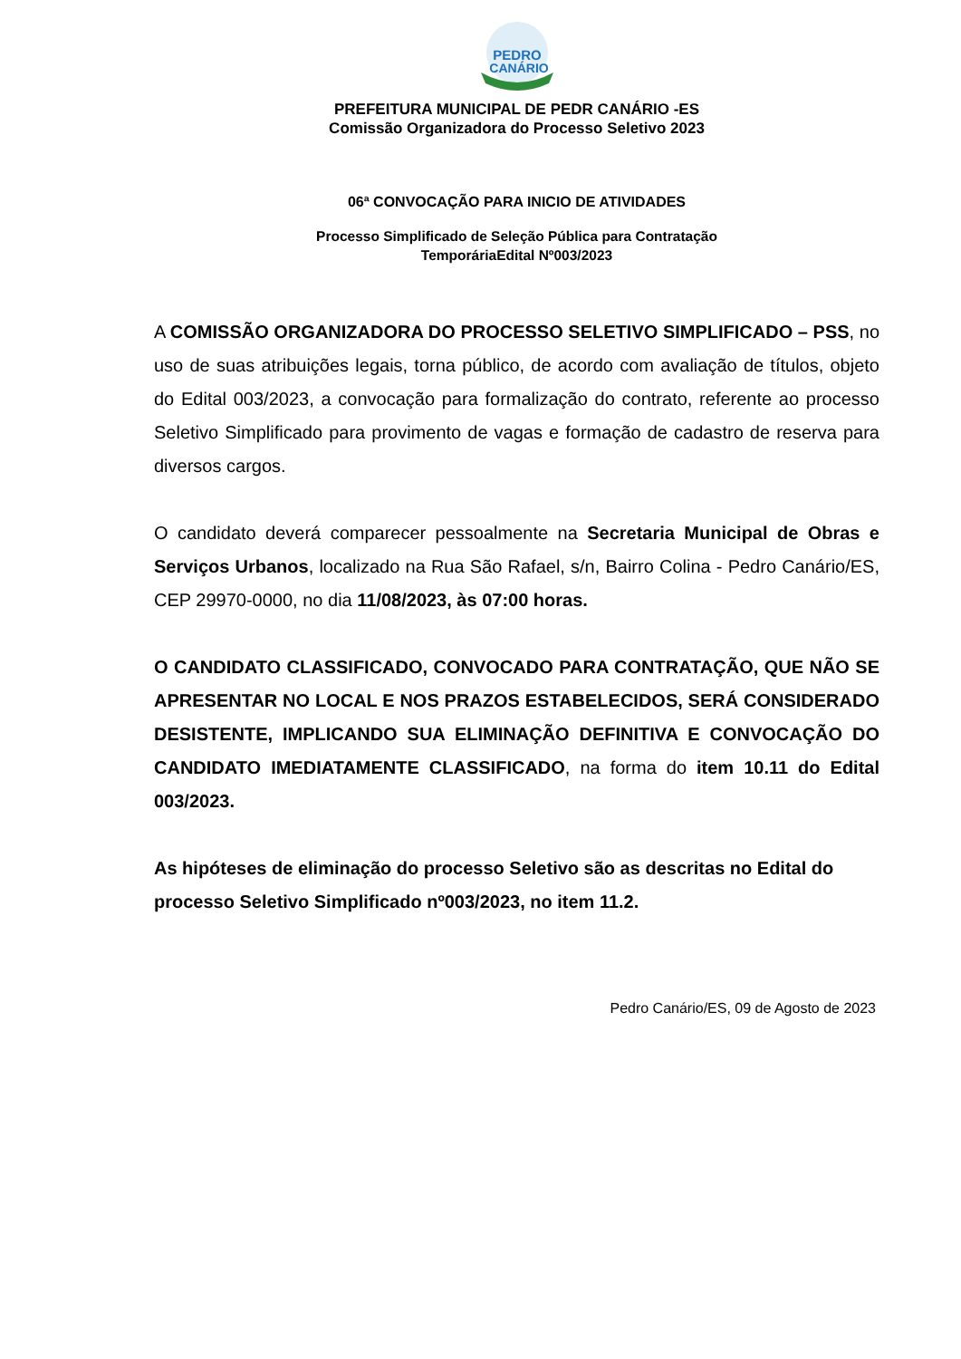PEDRO
CANÁRIO
PREFEITURA MUNICIPAL DE PEDR CANÁRIO -ES
Comissão Organizadora do Processo Seletivo 2023
06ª CONVOCAÇÃO PARA INICIO DE ATIVIDADES
Processo Simplificado de Seleção Pública para Contratação
TemporáriaEdital Nº003/2023
A COMISSÃO ORGANIZADORA DO PROCESSO SELETIVO SIMPLIFICADO – PSS, no uso de suas atribuições legais, torna público, de acordo com avaliação de títulos, objeto do Edital 003/2023, a convocação para formalização do contrato, referente ao processo Seletivo Simplificado para provimento de vagas e formação de cadastro de reserva para diversos cargos.
O candidato deverá comparecer pessoalmente na Secretaria Municipal de Obras e Serviços Urbanos, localizado na Rua São Rafael, s/n, Bairro Colina - Pedro Canário/ES, CEP 29970-0000, no dia 11/08/2023, às 07:00 horas.
O CANDIDATO CLASSIFICADO, CONVOCADO PARA CONTRATAÇÃO, QUE NÃO SE APRESENTAR NO LOCAL E NOS PRAZOS ESTABELECIDOS, SERÁ CONSIDERADO DESISTENTE, IMPLICANDO SUA ELIMINAÇÃO DEFINITIVA E CONVOCAÇÃO DO CANDIDATO IMEDIATAMENTE CLASSIFICADO, na forma do item 10.11 do Edital 003/2023.
As hipóteses de eliminação do processo Seletivo são as descritas no Edital do processo Seletivo Simplificado nº003/2023, no item 11.2.
Pedro Canário/ES, 09 de Agosto de 2023